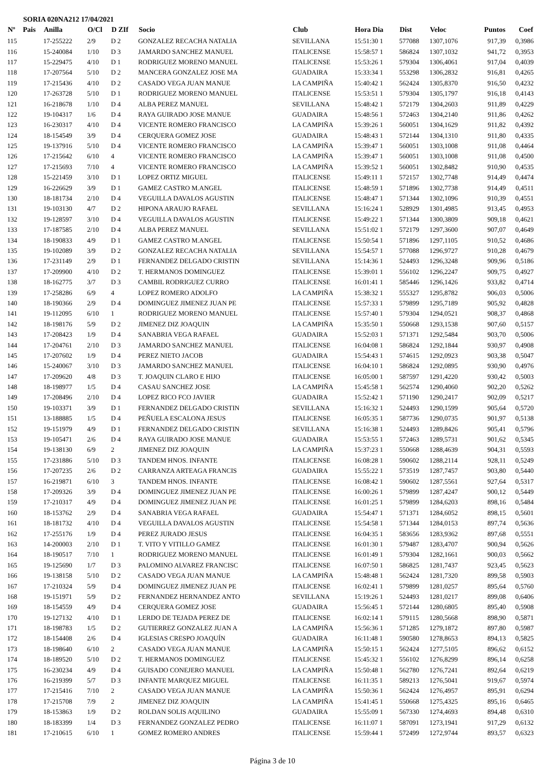SORIA 020NA212 17/04/2021
| Nº | Pais | Anilla | O/Cl | D ZIf | Socio | Club | Hora Dia | Dist | Veloc | Puntos | Coef |
| --- | --- | --- | --- | --- | --- | --- | --- | --- | --- | --- | --- |
| 115 | | 17-255222 | 2/9 | D 2 | GONZALEZ RECACHA NATALIA | SEVILLANA | 15:51:30 1 | 577088 | 1307,1076 | 917,39 | 0,3986 |
| 116 | | 15-240084 | 1/10 | D 3 | JAMARDO SANCHEZ MANUEL | ITALICENSE | 15:58:57 1 | 586824 | 1307,1032 | 941,72 | 0,3953 |
| 117 | | 15-229475 | 4/10 | D 1 | RODRIGUEZ MORENO MANUEL | ITALICENSE | 15:53:26 1 | 579304 | 1306,4061 | 917,04 | 0,4039 |
| 118 | | 17-207564 | 5/10 | D 2 | MANCERA GONZALEZ JOSE MA | GUADAIRA | 15:33:34 1 | 553298 | 1306,2832 | 916,81 | 0,4265 |
| 119 | | 17-215436 | 4/10 | D 2 | CASADO VEGA JUAN MANUE | LA CAMPIÑA | 15:40:42 1 | 562424 | 1305,8370 | 916,50 | 0,4232 |
| 120 | | 17-263728 | 5/10 | D 1 | RODRIGUEZ MORENO MANUEL | ITALICENSE | 15:53:51 1 | 579304 | 1305,1797 | 916,18 | 0,4143 |
| 121 | | 16-218678 | 1/10 | D 4 | ALBA PEREZ MANUEL | SEVILLANA | 15:48:42 1 | 572179 | 1304,2603 | 911,89 | 0,4229 |
| 122 | | 19-104317 | 1/6 | D 4 | RAYA GUIRADO JOSE MANUE | GUADAIRA | 15:48:56 1 | 572463 | 1304,2140 | 911,86 | 0,4262 |
| 123 | | 16-230317 | 4/10 | D 4 | VICENTE ROMERO FRANCISCO | LA CAMPIÑA | 15:39:26 1 | 560051 | 1304,1629 | 911,82 | 0,4392 |
| 124 | | 18-154549 | 3/9 | D 4 | CERQUERA GOMEZ JOSE | GUADAIRA | 15:48:43 1 | 572144 | 1304,1310 | 911,80 | 0,4335 |
| 125 | | 19-137916 | 5/10 | D 4 | VICENTE ROMERO FRANCISCO | LA CAMPIÑA | 15:39:47 1 | 560051 | 1303,1008 | 911,08 | 0,4464 |
| 126 | | 17-215642 | 6/10 | 4 | VICENTE ROMERO FRANCISCO | LA CAMPIÑA | 15:39:47 1 | 560051 | 1303,1008 | 911,08 | 0,4500 |
| 127 | | 17-215693 | 7/10 | 4 | VICENTE ROMERO FRANCISCO | LA CAMPIÑA | 15:39:52 1 | 560051 | 1302,8482 | 910,90 | 0,4535 |
| 128 | | 15-221459 | 3/10 | D 1 | LOPEZ ORTIZ MIGUEL | ITALICENSE | 15:49:11 1 | 572157 | 1302,7748 | 914,49 | 0,4474 |
| 129 | | 16-226629 | 3/9 | D 1 | GAMEZ CASTRO M.ANGEL | ITALICENSE | 15:48:59 1 | 571896 | 1302,7738 | 914,49 | 0,4511 |
| 130 | | 18-181734 | 2/10 | D 4 | VEGUILLA DAVALOS AGUSTIN | ITALICENSE | 15:48:47 1 | 571344 | 1302,1096 | 910,39 | 0,4551 |
| 131 | | 19-103130 | 4/7 | D 2 | HIPONA ARAUJO RAFAEL | SEVILLANA | 15:16:24 1 | 528929 | 1301,4985 | 913,45 | 0,4953 |
| 132 | | 19-128597 | 3/10 | D 4 | VEGUILLA DAVALOS AGUSTIN | ITALICENSE | 15:49:22 1 | 571344 | 1300,3809 | 909,18 | 0,4621 |
| 133 | | 17-187585 | 2/10 | D 4 | ALBA PEREZ MANUEL | SEVILLANA | 15:51:02 1 | 572179 | 1297,3600 | 907,07 | 0,4649 |
| 134 | | 18-190833 | 4/9 | D 1 | GAMEZ CASTRO M.ANGEL | ITALICENSE | 15:50:54 1 | 571896 | 1297,1105 | 910,52 | 0,4686 |
| 135 | | 19-102089 | 3/9 | D 2 | GONZALEZ RECACHA NATALIA | SEVILLANA | 15:54:57 1 | 577088 | 1296,9727 | 910,28 | 0,4679 |
| 136 | | 17-231149 | 2/9 | D 1 | FERNANDEZ DELGADO CRISTIN | SEVILLANA | 15:14:36 1 | 524493 | 1296,3248 | 909,96 | 0,5186 |
| 137 | | 17-209900 | 4/10 | D 2 | T. HERMANOS DOMINGUEZ | ITALICENSE | 15:39:01 1 | 556102 | 1296,2247 | 909,75 | 0,4927 |
| 138 | | 18-162775 | 3/7 | D 3 | CAMBIL RODRIGUEZ CURRO | ITALICENSE | 16:01:41 1 | 585446 | 1296,1426 | 933,82 | 0,4714 |
| 139 | | 17-258286 | 6/9 | 4 | LOPEZ ROMERO ADOLFO | LA CAMPIÑA | 15:38:32 1 | 555327 | 1295,8782 | 906,03 | 0,5006 |
| 140 | | 18-190366 | 2/9 | D 4 | DOMINGUEZ JIMENEZ JUAN PE | ITALICENSE | 15:57:33 1 | 579899 | 1295,7189 | 905,92 | 0,4828 |
| 141 | | 19-112095 | 6/10 | 1 | RODRIGUEZ MORENO MANUEL | ITALICENSE | 15:57:40 1 | 579304 | 1294,0521 | 908,37 | 0,4868 |
| 142 | | 18-198176 | 5/9 | D 2 | JIMENEZ DIZ JOAQUIN | LA CAMPIÑA | 15:35:50 1 | 550668 | 1293,1538 | 907,60 | 0,5157 |
| 143 | | 17-208423 | 1/9 | D 4 | SANABRIA VEGA RAFAEL | GUADAIRA | 15:52:03 1 | 571371 | 1292,5484 | 903,70 | 0,5006 |
| 144 | | 17-204761 | 2/10 | D 3 | JAMARDO SANCHEZ MANUEL | ITALICENSE | 16:04:08 1 | 586824 | 1292,1844 | 930,97 | 0,4908 |
| 145 | | 17-207602 | 1/9 | D 4 | PEREZ NIETO JACOB | GUADAIRA | 15:54:43 1 | 574615 | 1292,0923 | 903,38 | 0,5047 |
| 146 | | 15-240067 | 3/10 | D 3 | JAMARDO SANCHEZ MANUEL | ITALICENSE | 16:04:10 1 | 586824 | 1292,0895 | 930,90 | 0,4976 |
| 147 | | 17-209620 | 4/8 | D 3 | T. JOAQUIN CLARO E HIJO | ITALICENSE | 16:05:00 1 | 587597 | 1291,4220 | 930,42 | 0,5003 |
| 148 | | 18-198977 | 1/5 | D 4 | CASAU SANCHEZ JOSE | LA CAMPIÑA | 15:45:58 1 | 562574 | 1290,4060 | 902,20 | 0,5262 |
| 149 | | 17-208496 | 2/10 | D 4 | LOPEZ RICO FCO JAVIER | GUADAIRA | 15:52:42 1 | 571190 | 1290,2417 | 902,09 | 0,5217 |
| 150 | | 19-103371 | 3/9 | D 1 | FERNANDEZ DELGADO CRISTIN | SEVILLANA | 15:16:32 1 | 524493 | 1290,1599 | 905,64 | 0,5720 |
| 151 | | 13-188885 | 1/5 | D 4 | PEÑUELA ESCALONA JESUS | ITALICENSE | 16:05:35 1 | 587736 | 1290,0735 | 901,97 | 0,5138 |
| 152 | | 19-151979 | 4/9 | D 1 | FERNANDEZ DELGADO CRISTIN | SEVILLANA | 15:16:38 1 | 524493 | 1289,8426 | 905,41 | 0,5796 |
| 153 | | 19-105471 | 2/6 | D 4 | RAYA GUIRADO JOSE MANUE | GUADAIRA | 15:53:55 1 | 572463 | 1289,5731 | 901,62 | 0,5345 |
| 154 | | 19-138130 | 6/9 | 2 | JIMENEZ DIZ JOAQUIN | LA CAMPIÑA | 15:37:23 1 | 550668 | 1288,4639 | 904,31 | 0,5593 |
| 155 | | 17-231886 | 5/10 | D 3 | TANDEM HNOS. INFANTE | ITALICENSE | 16:08:28 1 | 590602 | 1288,2114 | 928,11 | 0,5249 |
| 156 | | 17-207235 | 2/6 | D 2 | CARRANZA ARTEAGA FRANCIS | GUADAIRA | 15:55:22 1 | 573519 | 1287,7457 | 903,80 | 0,5440 |
| 157 | | 16-219871 | 6/10 | 3 | TANDEM HNOS. INFANTE | ITALICENSE | 16:08:42 1 | 590602 | 1287,5561 | 927,64 | 0,5317 |
| 158 | | 17-209326 | 3/9 | D 4 | DOMINGUEZ JIMENEZ JUAN PE | ITALICENSE | 16:00:26 1 | 579899 | 1287,4247 | 900,12 | 0,5449 |
| 159 | | 17-210317 | 4/9 | D 4 | DOMINGUEZ JIMENEZ JUAN PE | ITALICENSE | 16:01:25 1 | 579899 | 1284,6203 | 898,16 | 0,5484 |
| 160 | | 18-153762 | 2/9 | D 4 | SANABRIA VEGA RAFAEL | GUADAIRA | 15:54:47 1 | 571371 | 1284,6052 | 898,15 | 0,5601 |
| 161 | | 18-181732 | 4/10 | D 4 | VEGUILLA DAVALOS AGUSTIN | ITALICENSE | 15:54:58 1 | 571344 | 1284,0153 | 897,74 | 0,5636 |
| 162 | | 17-255176 | 1/9 | D 4 | PEREZ JURADO JESUS | ITALICENSE | 16:04:35 1 | 583656 | 1283,9362 | 897,68 | 0,5551 |
| 163 | | 14-200003 | 2/10 | D 1 | T. VITO Y VITILLO GAMEZ | ITALICENSE | 16:01:30 1 | 579487 | 1283,4707 | 900,94 | 0,5626 |
| 164 | | 18-190517 | 7/10 | 1 | RODRIGUEZ MORENO MANUEL | ITALICENSE | 16:01:49 1 | 579304 | 1282,1661 | 900,03 | 0,5662 |
| 165 | | 19-125690 | 1/7 | D 3 | PALOMINO ALVAREZ FRANCISC | ITALICENSE | 16:07:50 1 | 586825 | 1281,7437 | 923,45 | 0,5623 |
| 166 | | 19-138158 | 5/10 | D 2 | CASADO VEGA JUAN MANUE | LA CAMPIÑA | 15:48:48 1 | 562424 | 1281,7320 | 899,58 | 0,5903 |
| 167 | | 17-210324 | 5/9 | D 4 | DOMINGUEZ JIMENEZ JUAN PE | ITALICENSE | 16:02:41 1 | 579899 | 1281,0257 | 895,64 | 0,5760 |
| 168 | | 19-151971 | 5/9 | D 2 | FERNANDEZ HERNANDEZ ANTO | SEVILLANA | 15:19:26 1 | 524493 | 1281,0217 | 899,08 | 0,6406 |
| 169 | | 18-154559 | 4/9 | D 4 | CERQUERA GOMEZ JOSE | GUADAIRA | 15:56:45 1 | 572144 | 1280,6805 | 895,40 | 0,5908 |
| 170 | | 19-127132 | 4/10 | D 1 | LERDO DE TEJADA PEREZ DE | ITALICENSE | 16:02:14 1 | 579115 | 1280,5668 | 898,90 | 0,5871 |
| 171 | | 18-198783 | 1/5 | D 2 | GUTIERREZ GONZALEZ JUAN A | LA CAMPIÑA | 15:56:36 1 | 571285 | 1279,1872 | 897,80 | 0,5987 |
| 172 | | 18-154408 | 2/6 | D 4 | IGLESIAS CRESPO JOAQUÍN | GUADAIRA | 16:11:48 1 | 590580 | 1278,8653 | 894,13 | 0,5825 |
| 173 | | 18-198640 | 6/10 | 2 | CASADO VEGA JUAN MANUE | LA CAMPIÑA | 15:50:15 1 | 562424 | 1277,5105 | 896,62 | 0,6152 |
| 174 | | 18-189520 | 5/10 | D 2 | T. HERMANOS DOMINGUEZ | ITALICENSE | 15:45:32 1 | 556102 | 1276,8299 | 896,14 | 0,6258 |
| 175 | | 16-230234 | 4/9 | D 4 | GUISADO CONEJERO MANUEL | LA CAMPIÑA | 15:50:48 1 | 562780 | 1276,7241 | 892,64 | 0,6219 |
| 176 | | 16-219399 | 5/7 | D 3 | INFANTE MARQUEZ MIGUEL | ITALICENSE | 16:11:35 1 | 589213 | 1276,5041 | 919,67 | 0,5974 |
| 177 | | 17-215416 | 7/10 | 2 | CASADO VEGA JUAN MANUE | LA CAMPIÑA | 15:50:36 1 | 562424 | 1276,4957 | 895,91 | 0,6294 |
| 178 | | 17-215708 | 7/9 | 2 | JIMENEZ DIZ JOAQUIN | LA CAMPIÑA | 15:41:45 1 | 550668 | 1275,4325 | 895,16 | 0,6465 |
| 179 | | 18-153863 | 1/9 | D 2 | ROLDAN SOLIS AQUILINO | GUADAIRA | 15:55:09 1 | 567330 | 1274,4693 | 894,48 | 0,6310 |
| 180 | | 18-183399 | 1/4 | D 3 | FERNANDEZ GONZALEZ PEDRO | ITALICENSE | 16:11:07 1 | 587091 | 1273,1941 | 917,29 | 0,6132 |
| 181 | | 17-210615 | 6/10 | 1 | GOMEZ ROMERO ANDRES | ITALICENSE | 15:59:44 1 | 572499 | 1272,9744 | 893,57 | 0,6323 |
Página 3 de 10